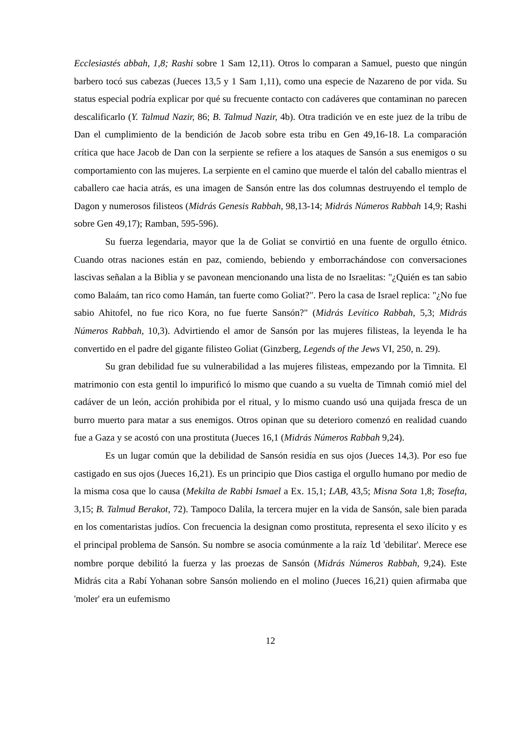Ecclesiastés abbah, 1,8; Rashi sobre 1 Sam 12,11). Otros lo comparan a Samuel, puesto que ningún barbero tocó sus cabezas (Jueces 13,5 y 1 Sam 1,11), como una especie de Nazareno de por vida. Su status especial podría explicar por qué su frecuente contacto con cadáveres que contaminan no parecen descalificarlo (Y. Talmud Nazir, 86; B. Talmud Nazir, 4b). Otra tradición ve en este juez de la tribu de Dan el cumplimiento de la bendición de Jacob sobre esta tribu en Gen 49,16-18. La comparación crítica que hace Jacob de Dan con la serpiente se refiere a los ataques de Sansón a sus enemigos o su comportamiento con las mujeres. La serpiente en el camino que muerde el talón del caballo mientras el caballero cae hacia atrás, es una imagen de Sansón entre las dos columnas destruyendo el templo de Dagon y numerosos filisteos (Midrás Genesis Rabbah, 98,13-14; Midrás Números Rabbah 14,9; Rashi sobre Gen 49,17); Ramban, 595-596).
Su fuerza legendaria, mayor que la de Goliat se convirtió en una fuente de orgullo étnico. Cuando otras naciones están en paz, comiendo, bebiendo y emborrachándose con conversaciones lascivas señalan a la Biblia y se pavonean mencionando una lista de no Israelitas: "¿Quién es tan sabio como Balaám, tan rico como Hamán, tan fuerte como Goliat?". Pero la casa de Israel replica: "¿No fue sabio Ahitofel, no fue rico Kora, no fue fuerte Sansón?" (Midrás Levítico Rabbah, 5,3; Midrás Números Rabbah, 10,3). Advirtiendo el amor de Sansón por las mujeres filisteas, la leyenda le ha convertido en el padre del gigante filisteo Goliat (Ginzberg, Legends of the Jews VI, 250, n. 29).
Su gran debilidad fue su vulnerabilidad a las mujeres filisteas, empezando por la Timnita. El matrimonio con esta gentil lo impurificó lo mismo que cuando a su vuelta de Timnah comió miel del cadáver de un león, acción prohibida por el ritual, y lo mismo cuando usó una quijada fresca de un burro muerto para matar a sus enemigos. Otros opinan que su deterioro comenzó en realidad cuando fue a Gaza y se acostó con una prostituta (Jueces 16,1 (Midrás Números Rabbah 9,24).
Es un lugar común que la debilidad de Sansón residía en sus ojos (Jueces 14,3). Por eso fue castigado en sus ojos (Jueces 16,21). Es un principio que Dios castiga el orgullo humano por medio de la misma cosa que lo causa (Mekilta de Rabbi Ismael a Ex. 15,1; LAB, 43,5; Misna Sota 1,8; Tosefta, 3,15; B. Talmud Berakot, 72). Tampoco Dalila, la tercera mujer en la vida de Sansón, sale bien parada en los comentaristas judíos. Con frecuencia la designan como prostituta, representa el sexo ilícito y es el principal problema de Sansón. Su nombre se asocia comúnmente a la raíz ld 'debilitar'. Merece ese nombre porque debilitó la fuerza y las proezas de Sansón (Midrás Números Rabbah, 9,24). Este Midrás cita a Rabí Yohanan sobre Sansón moliendo en el molino (Jueces 16,21) quien afirmaba que 'moler' era un eufemismo
12